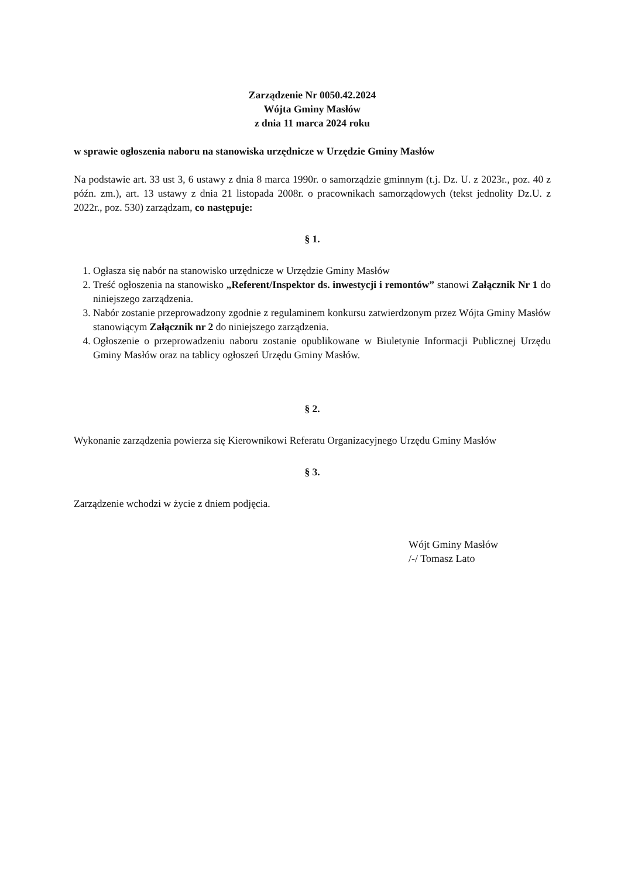Zarządzenie Nr 0050.42.2024
Wójta Gminy Masłów
z dnia 11 marca 2024 roku
w sprawie ogłoszenia naboru na stanowiska urzędnicze w Urzędzie Gminy Masłów
Na podstawie art. 33 ust 3, 6 ustawy z dnia 8 marca 1990r. o samorządzie gminnym (t.j. Dz. U. z 2023r., poz. 40 z późn. zm.), art. 13 ustawy z dnia 21 listopada 2008r. o pracownikach samorządowych (tekst jednolity Dz.U. z 2022r., poz. 530) zarządzam, co następuje:
§ 1.
1. Ogłasza się nabór na stanowisko urzędnicze w Urzędzie Gminy Masłów
2. Treść ogłoszenia na stanowisko „Referent/Inspektor ds. inwestycji i remontów” stanowi Załącznik Nr 1 do niniejszego zarządzenia.
3. Nabór zostanie przeprowadzony zgodnie z regulaminem konkursu zatwierdzonym przez Wójta Gminy Masłów stanowiącym Załącznik nr 2 do niniejszego zarządzenia.
4. Ogłoszenie o przeprowadzeniu naboru zostanie opublikowane w Biuletynie Informacji Publicznej Urzędu Gminy Masłów oraz na tablicy ogłoszeń Urzędu Gminy Masłów.
§ 2.
Wykonanie zarządzenia powierza się Kierownikowi Referatu Organizacyjnego Urzędu Gminy Masłów
§ 3.
Zarządzenie wchodzi w życie z dniem podjęcia.
Wójt Gminy Masłów
/-/ Tomasz Lato